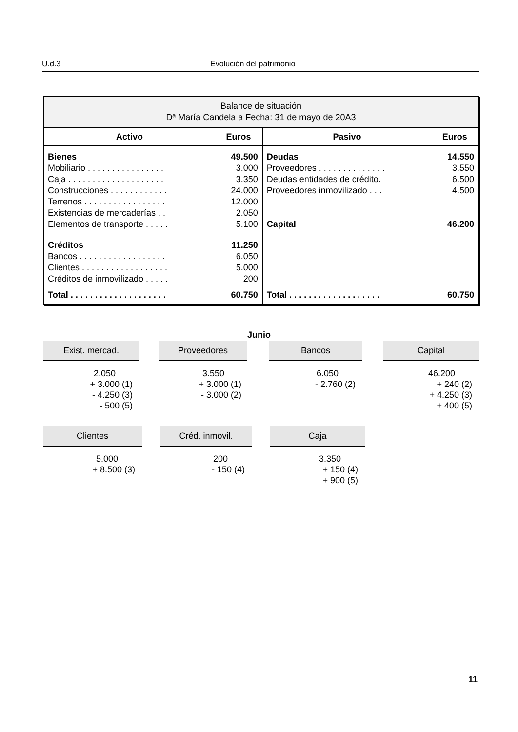U.d.3 Evolución del patrimonio
| Balance de situación Dª María Candela a Fecha: 31 de mayo de 20A3 | | | |
| Activo | Euros | Pasivo | Euros |
| Bienes | 49.500 | Deudas | 14.550 |
| Mobiliario . . . . . . . . . . . . . . . . | 3.000 | Proveedores . . . . . . . . . . . . . . | 3.550 |
| Caja . . . . . . . . . . . . . . . . . . . . | 3.350 | Deudas entidades de crédito. | 6.500 |
| Construcciones . . . . . . . . . . . . | 24.000 | Proveedores inmovilizado . . . | 4.500 |
| Terrenos . . . . . . . . . . . . . . . . . | 12.000 | | |
| Existencias de mercaderías . . | 2.050 | | |
| Elementos de transporte . . . . . | 5.100 | Capital | 46.200 |
| Créditos | 11.250 | | |
| Bancos . . . . . . . . . . . . . . . . . . | 6.050 | | |
| Clientes . . . . . . . . . . . . . . . . . . | 5.000 | | |
| Créditos de inmovilizado . . . . . | 200 | | |
| Total . . . . . . . . . . . . . . . . . . . . | 60.750 | Total . . . . . . . . . . . . . . . . . . . | 60.750 |
Junio
Exist. mercad.
2.050
+ 3.000 (1)
- 4.250 (3)
- 500 (5)
Proveedores
3.550
+ 3.000 (1)
- 3.000 (2)
Bancos
6.050
- 2.760 (2)
Capital
46.200
+ 240 (2)
+ 4.250 (3)
+ 400 (5)
Clientes
5.000
+ 8.500 (3)
Créd. inmovil.
200
- 150 (4)
Caja
3.350
+ 150 (4)
+ 900 (5)
11